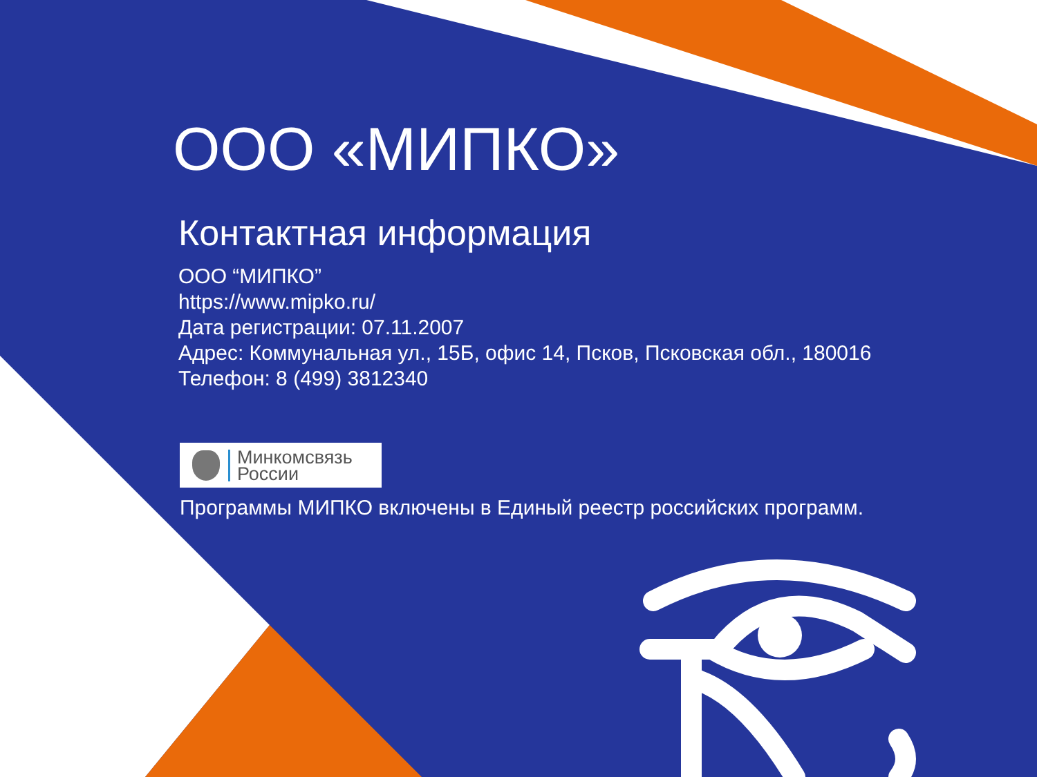ООО «МИПКО»
Контактная информация
ООО “МИПКО”
https://www.mipko.ru/
Дата регистрации: 07.11.2007
Адрес: Коммунальная ул., 15Б, офис 14, Псков, Псковская обл., 180016
Телефон: 8 (499) 3812340
Минкомсвязь
России
Программы МИПКО включены в Единый реестр российских программ.